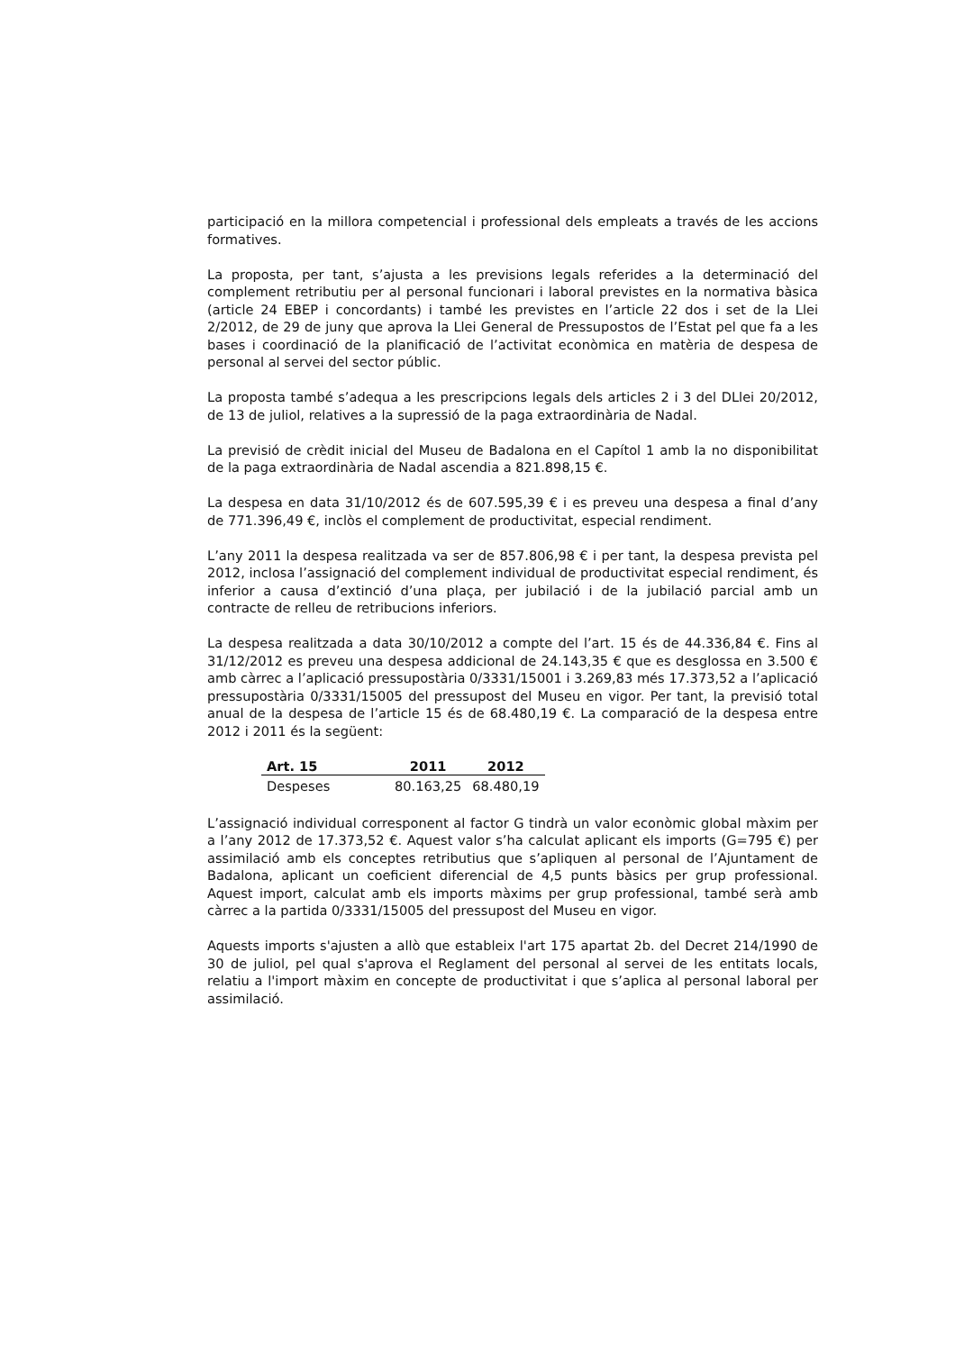participació en la millora competencial i professional dels empleats a través de les accions formatives.
La proposta, per tant, s’ajusta a les previsions legals referides a la determinació del complement retributiu per al personal funcionari i laboral previstes en la normativa bàsica (article 24 EBEP i concordants) i també les previstes en l’article 22 dos i set de la Llei 2/2012, de 29 de juny que aprova la Llei General de Pressupostos de l’Estat pel que fa a les bases i coordinació de la planificació de l’activitat econòmica en matèria de despesa de personal al servei del sector públic.
La proposta també s’adequa a les prescripcions legals dels articles 2 i 3 del DLlei 20/2012, de 13 de juliol, relatives a la supressió de la paga extraordinària de Nadal.
La previsió de crèdit inicial del Museu de Badalona en el Capítol 1 amb la no disponibilitat de la paga extraordinària de Nadal ascendia a 821.898,15 €.
La despesa en data 31/10/2012 és de 607.595,39 € i es preveu una despesa a final d’any de 771.396,49 €, inclòs el complement de productivitat, especial rendiment.
L’any 2011 la despesa realitzada va ser de 857.806,98 € i per tant, la despesa prevista pel 2012, inclosa l’assignació del complement individual de productivitat especial rendiment, és inferior a causa d’extinció d’una plaça, per jubilació i de la jubilació parcial amb un contracte de relleu de retribucions inferiors.
La despesa realitzada a data 30/10/2012 a compte del l’art. 15 és de 44.336,84 €. Fins al 31/12/2012 es preveu una despesa addicional de 24.143,35 € que es desglossa en 3.500 € amb càrrec a l’aplicació pressupostària 0/3331/15001 i 3.269,83 més 17.373,52 a l’aplicació pressupostària 0/3331/15005 del pressupost del Museu en vigor. Per tant, la previsió total anual de la despesa de l’article 15 és de 68.480,19 €. La comparació de la despesa entre 2012 i 2011 és la següent:
| Art. 15 | 2011 | 2012 |
| --- | --- | --- |
| Despeses | 80.163,25 | 68.480,19 |
L’assignació individual corresponent al factor G tindrà un valor econòmic global màxim per a l’any 2012 de 17.373,52 €. Aquest valor s’ha calculat aplicant els imports (G=795 €) per assimilació amb els conceptes retributius que s’apliquen al personal de l’Ajuntament de Badalona, aplicant un coeficient diferencial de 4,5 punts bàsics per grup professional. Aquest import, calculat amb els imports màxims per grup professional, també serà amb càrrec a la partida 0/3331/15005 del pressupost del Museu en vigor.
Aquests imports s'ajusten a allò que estableix l'art 175 apartat 2b. del Decret 214/1990 de 30 de juliol, pel qual s'aprova el Reglament del personal al servei de les entitats locals, relatiu a l'import màxim en concepte de productivitat i que s’aplica al personal laboral per assimilació.